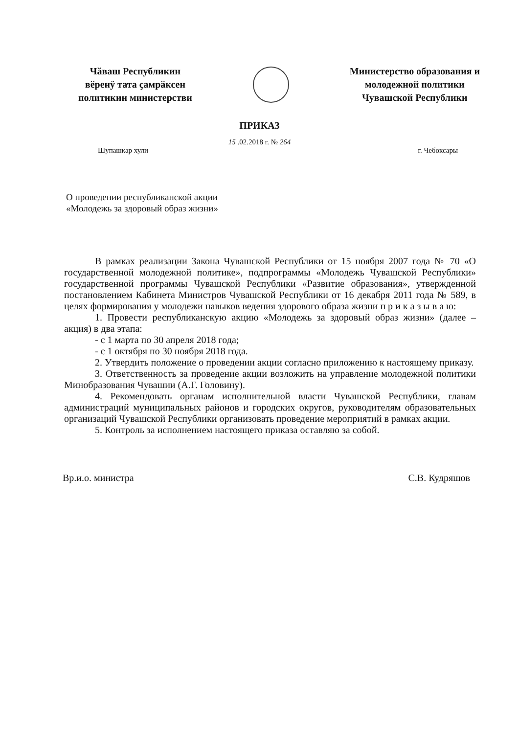Чӑваш Республикин
вӗренӳ тата ҫамрӑксен
политикин министерстви
Министерство образования и
молодежной политики
Чувашской Республики
ПРИКАЗ
15 .02.2018 г. № 264
Шупашкар хули г. Чебоксары
О проведении республиканской акции
«Молодежь за здоровый образ жизни»
В рамках реализации Закона Чувашской Республики от 15 ноября 2007 года № 70 «О государственной молодежной политике», подпрограммы «Молодежь Чувашской Республики» государственной программы Чувашской Республики «Развитие образования», утвержденной постановлением Кабинета Министров Чувашской Республики от 16 декабря 2011 года № 589, в целях формирования у молодежи навыков ведения здорового образа жизни п р и к а з ы в а ю:
1. Провести республиканскую акцию «Молодежь за здоровый образ жизни» (далее – акция) в два этапа:
- с 1 марта по 30 апреля 2018 года;
- с 1 октября по 30 ноября 2018 года.
2. Утвердить положение о проведении акции согласно приложению к настоящему приказу.
3. Ответственность за проведение акции возложить на управление молодежной политики Минобразования Чувашии (А.Г. Головину).
4. Рекомендовать органам исполнительной власти Чувашской Республики, главам администраций муниципальных районов и городских округов, руководителям образовательных организаций Чувашской Республики организовать проведение мероприятий в рамках акции.
5. Контроль за исполнением настоящего приказа оставляю за собой.
Вр.и.о. министра С.В. Кудряшов